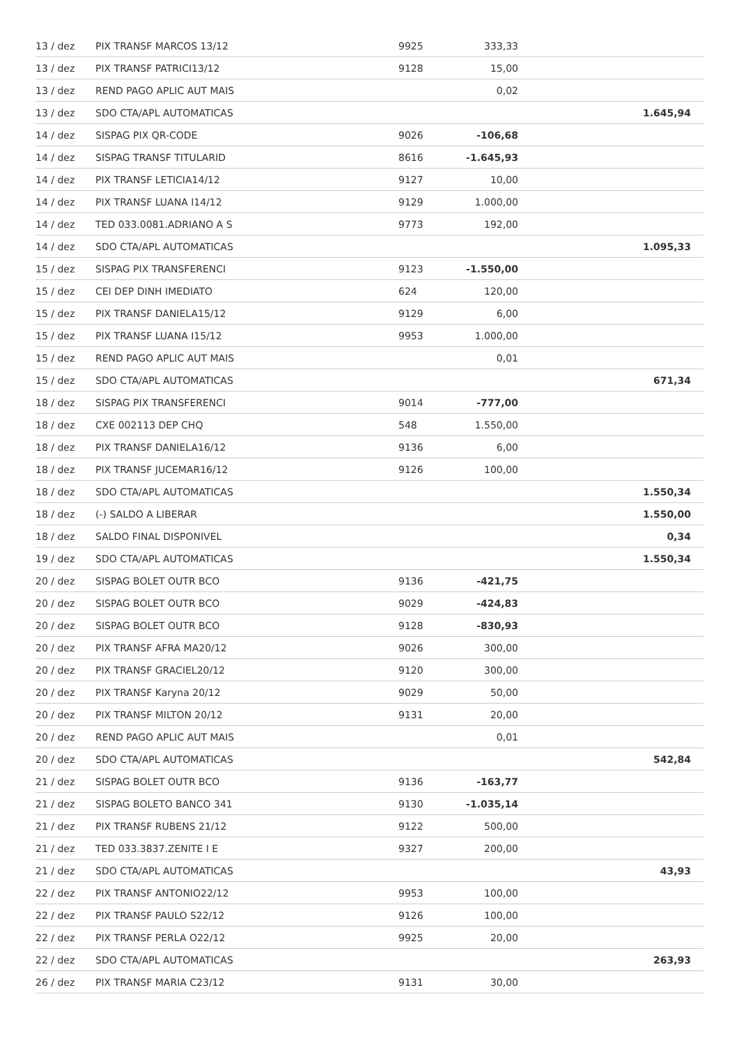| 13 / dez | PIX TRANSF MARCOS 13/12 | 9925 | 333,33 | |
| 13 / dez | PIX TRANSF PATRICI13/12 | 9128 | 15,00 | |
| 13 / dez | REND PAGO APLIC AUT MAIS | | 0,02 | |
| 13 / dez | SDO CTA/APL AUTOMATICAS | | | 1.645,94 |
| 14 / dez | SISPAG PIX QR-CODE | 9026 | -106,68 | |
| 14 / dez | SISPAG TRANSF TITULARID | 8616 | -1.645,93 | |
| 14 / dez | PIX TRANSF LETICIA14/12 | 9127 | 10,00 | |
| 14 / dez | PIX TRANSF LUANA I14/12 | 9129 | 1.000,00 | |
| 14 / dez | TED 033.0081.ADRIANO A S | 9773 | 192,00 | |
| 14 / dez | SDO CTA/APL AUTOMATICAS | | | 1.095,33 |
| 15 / dez | SISPAG PIX TRANSFERENCI | 9123 | -1.550,00 | |
| 15 / dez | CEI DEP DINH IMEDIATO | 624 | 120,00 | |
| 15 / dez | PIX TRANSF DANIELA15/12 | 9129 | 6,00 | |
| 15 / dez | PIX TRANSF LUANA I15/12 | 9953 | 1.000,00 | |
| 15 / dez | REND PAGO APLIC AUT MAIS | | 0,01 | |
| 15 / dez | SDO CTA/APL AUTOMATICAS | | | 671,34 |
| 18 / dez | SISPAG PIX TRANSFERENCI | 9014 | -777,00 | |
| 18 / dez | CXE 002113 DEP CHQ | 548 | 1.550,00 | |
| 18 / dez | PIX TRANSF DANIELA16/12 | 9136 | 6,00 | |
| 18 / dez | PIX TRANSF JUCEMAR16/12 | 9126 | 100,00 | |
| 18 / dez | SDO CTA/APL AUTOMATICAS | | | 1.550,34 |
| 18 / dez | (-) SALDO A LIBERAR | | | 1.550,00 |
| 18 / dez | SALDO FINAL DISPONIVEL | | | 0,34 |
| 19 / dez | SDO CTA/APL AUTOMATICAS | | | 1.550,34 |
| 20 / dez | SISPAG BOLET OUTR BCO | 9136 | -421,75 | |
| 20 / dez | SISPAG BOLET OUTR BCO | 9029 | -424,83 | |
| 20 / dez | SISPAG BOLET OUTR BCO | 9128 | -830,93 | |
| 20 / dez | PIX TRANSF AFRA MA20/12 | 9026 | 300,00 | |
| 20 / dez | PIX TRANSF GRACIEL20/12 | 9120 | 300,00 | |
| 20 / dez | PIX TRANSF Karyna 20/12 | 9029 | 50,00 | |
| 20 / dez | PIX TRANSF MILTON 20/12 | 9131 | 20,00 | |
| 20 / dez | REND PAGO APLIC AUT MAIS | | 0,01 | |
| 20 / dez | SDO CTA/APL AUTOMATICAS | | | 542,84 |
| 21 / dez | SISPAG BOLET OUTR BCO | 9136 | -163,77 | |
| 21 / dez | SISPAG BOLETO BANCO 341 | 9130 | -1.035,14 | |
| 21 / dez | PIX TRANSF RUBENS 21/12 | 9122 | 500,00 | |
| 21 / dez | TED 033.3837.ZENITE I E | 9327 | 200,00 | |
| 21 / dez | SDO CTA/APL AUTOMATICAS | | | 43,93 |
| 22 / dez | PIX TRANSF ANTONIO22/12 | 9953 | 100,00 | |
| 22 / dez | PIX TRANSF PAULO S22/12 | 9126 | 100,00 | |
| 22 / dez | PIX TRANSF PERLA O22/12 | 9925 | 20,00 | |
| 22 / dez | SDO CTA/APL AUTOMATICAS | | | 263,93 |
| 26 / dez | PIX TRANSF MARIA C23/12 | 9131 | 30,00 | |